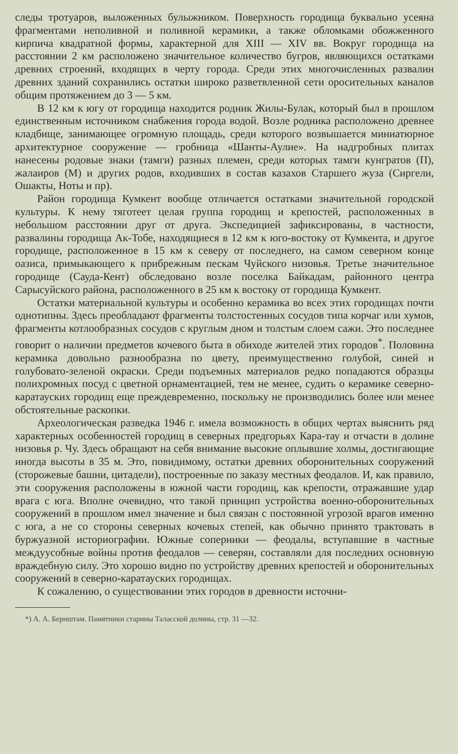следы тротуаров, выложенных булыжником. Поверхность городища буквально усеяна фрагментами неполивной и поливной керамики, а также обломками обожженного кирпича квадратной формы, характерной для XIII — XIV вв. Вокруг городища на расстоянии 2 км расположено значительное количество бугров, являющихся остатками древних строений, входящих в черту города. Среди этих многочисленных развалин древних зданий сохранились остатки широко разветвленной сети оросительных каналов общим протяжением до 3 — 5 км.
В 12 км к югу от городища находится родник Жилы-Булак, который был в прошлом единственным источником снабжения города водой. Возле родника расположено древнее кладбище, занимающее огромную площадь, среди которого возвышается миниатюрное архитектурное сооружение — гробница «Шанты-Аулие». На надгробных плитах нанесены родовые знаки (тамги) разных племен, среди которых тамги кунгратов (П), жалаиров (М) и других родов, входивших в состав казахов Старшего жуза (Сиргели, Ошакты, Ноты и пр).
Район городища Кумкент вообще отличается остатками значительной городской культуры. К нему тяготеет целая группа городищ и крепостей, расположенных в небольшом расстоянии друг от друга. Экспедицией зафиксированы, в частности, развалины городища Ак-Тобе, находящиеся в 12 км к юго-востоку от Кумкента, и другое городище, расположенное в 15 км к северу от последнего, на самом северном конце оазиса, примыкающего к прибрежным пескам Чуйского низовья. Третье значительное городище (Сауда-Кент) обследовано возле поселка Байкадам, районного центра Сарысуйского района, расположенного в 25 км к востоку от городища Кумкент.
Остатки материальной культуры и особенно керамика во всех этих городищах почти однотипны. Здесь преобладают фрагменты толстостенных сосудов типа корчаг или хумов, фрагменты котлообразных сосудов с круглым дном и толстым слоем сажи. Это последнее говорит о наличии предметов кочевого быта в обиходе жителей этих городов<sup>*</sup>. Половина керамика довольно разнообразна по цвету, преимущественно голубой, синей и голубовато-зеленой окраски. Среди подъемных материалов редко попадаются образцы полихромных посуд с цветной орнаментацией, тем не менее, судить о керамике северно-каратауских городищ еще преждевременно, поскольку не производились более или менее обстоятельные раскопки.
Археологическая разведка 1946 г. имела возможность в общих чертах выяснить ряд характерных особенностей городищ в северных предгорьях Кара-тау и отчасти в долине низовья р. Чу. Здесь обращают на себя внимание высокие оплывшие холмы, достигающие иногда высоты в 35 м. Это, повидимому, остатки древних оборонительных сооружений (сторожевые башни, цитадели), построенные по заказу местных феодалов. И, как правило, эти сооружения расположены в южной части городищ, как крепости, отражавшие удар врага с юга. Вполне очевидно, что такой принцип устройства военно-оборонительных сооружений в прошлом имел значение и был связан с постоянной угрозой врагов именно с юга, а не со стороны северных кочевых степей, как обычно принято трактовать в буржуазной историографии. Южные соперники — феодалы, вступавшие в частные междуусобные войны против феодалов — северян, составляли для последних основную враждебную силу. Это хорошо видно по устройству древних крепостей и оборонительных сооружений в северно-каратауских городищах.
К сожалению, о существовании этих городов в древности источни-
*) А. А. Бернштам. Памятники старины Таласской долины, стр. 31 —32.